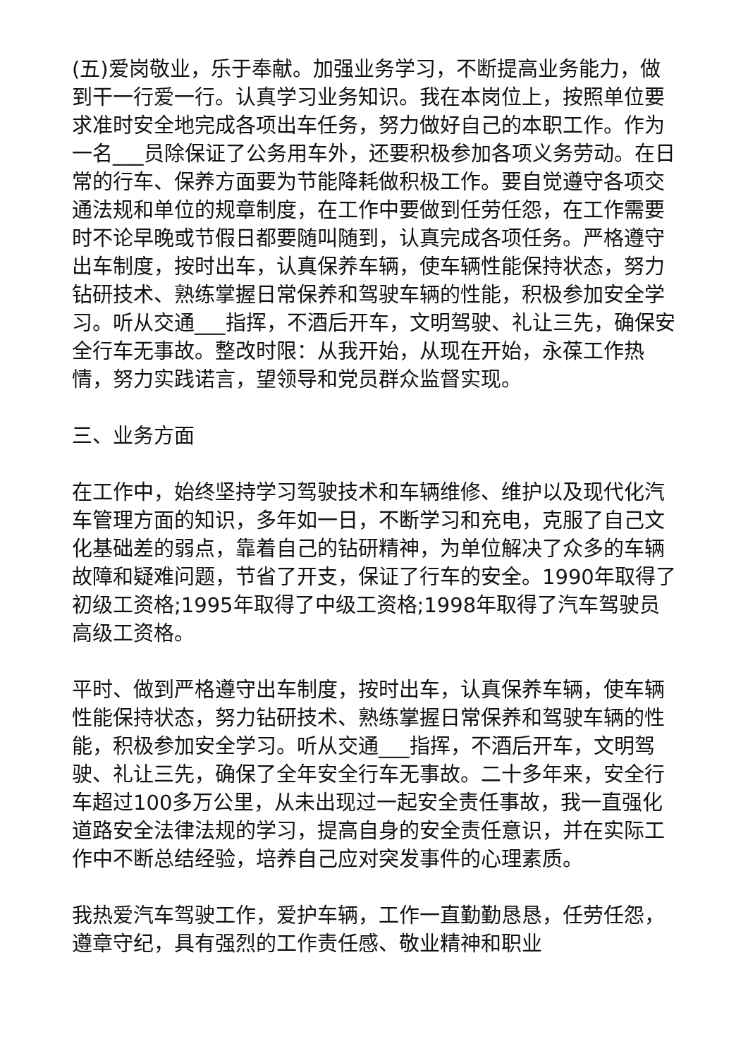(五)爱岗敬业，乐于奉献。加强业务学习，不断提高业务能力，做到干一行爱一行。认真学习业务知识。我在本岗位上，按照单位要求准时安全地完成各项出车任务，努力做好自己的本职工作。作为一名___员除保证了公务用车外，还要积极参加各项义务劳动。在日常的行车、保养方面要为节能降耗做积极工作。要自觉遵守各项交通法规和单位的规章制度，在工作中要做到任劳任怨，在工作需要时不论早晚或节假日都要随叫随到，认真完成各项任务。严格遵守出车制度，按时出车，认真保养车辆，使车辆性能保持状态，努力钻研技术、熟练掌握日常保养和驾驶车辆的性能，积极参加安全学习。听从交通___指挥，不酒后开车，文明驾驶、礼让三先，确保安全行车无事故。整改时限：从我开始，从现在开始，永葆工作热情，努力实践诺言，望领导和党员群众监督实现。
三、业务方面
在工作中，始终坚持学习驾驶技术和车辆维修、维护以及现代化汽车管理方面的知识，多年如一日，不断学习和充电，克服了自己文化基础差的弱点，靠着自己的钻研精神，为单位解决了众多的车辆故障和疑难问题，节省了开支，保证了行车的安全。1990年取得了初级工资格;1995年取得了中级工资格;1998年取得了汽车驾驶员高级工资格。
平时、做到严格遵守出车制度，按时出车，认真保养车辆，使车辆性能保持状态，努力钻研技术、熟练掌握日常保养和驾驶车辆的性能，积极参加安全学习。听从交通___指挥，不酒后开车，文明驾驶、礼让三先，确保了全年安全行车无事故。二十多年来，安全行车超过100多万公里，从未出现过一起安全责任事故，我一直强化道路安全法律法规的学习，提高自身的安全责任意识，并在实际工作中不断总结经验，培养自己应对突发事件的心理素质。
我热爱汽车驾驶工作，爱护车辆，工作一直勤勤恳恳，任劳任怨，遵章守纪，具有强烈的工作责任感、敬业精神和职业